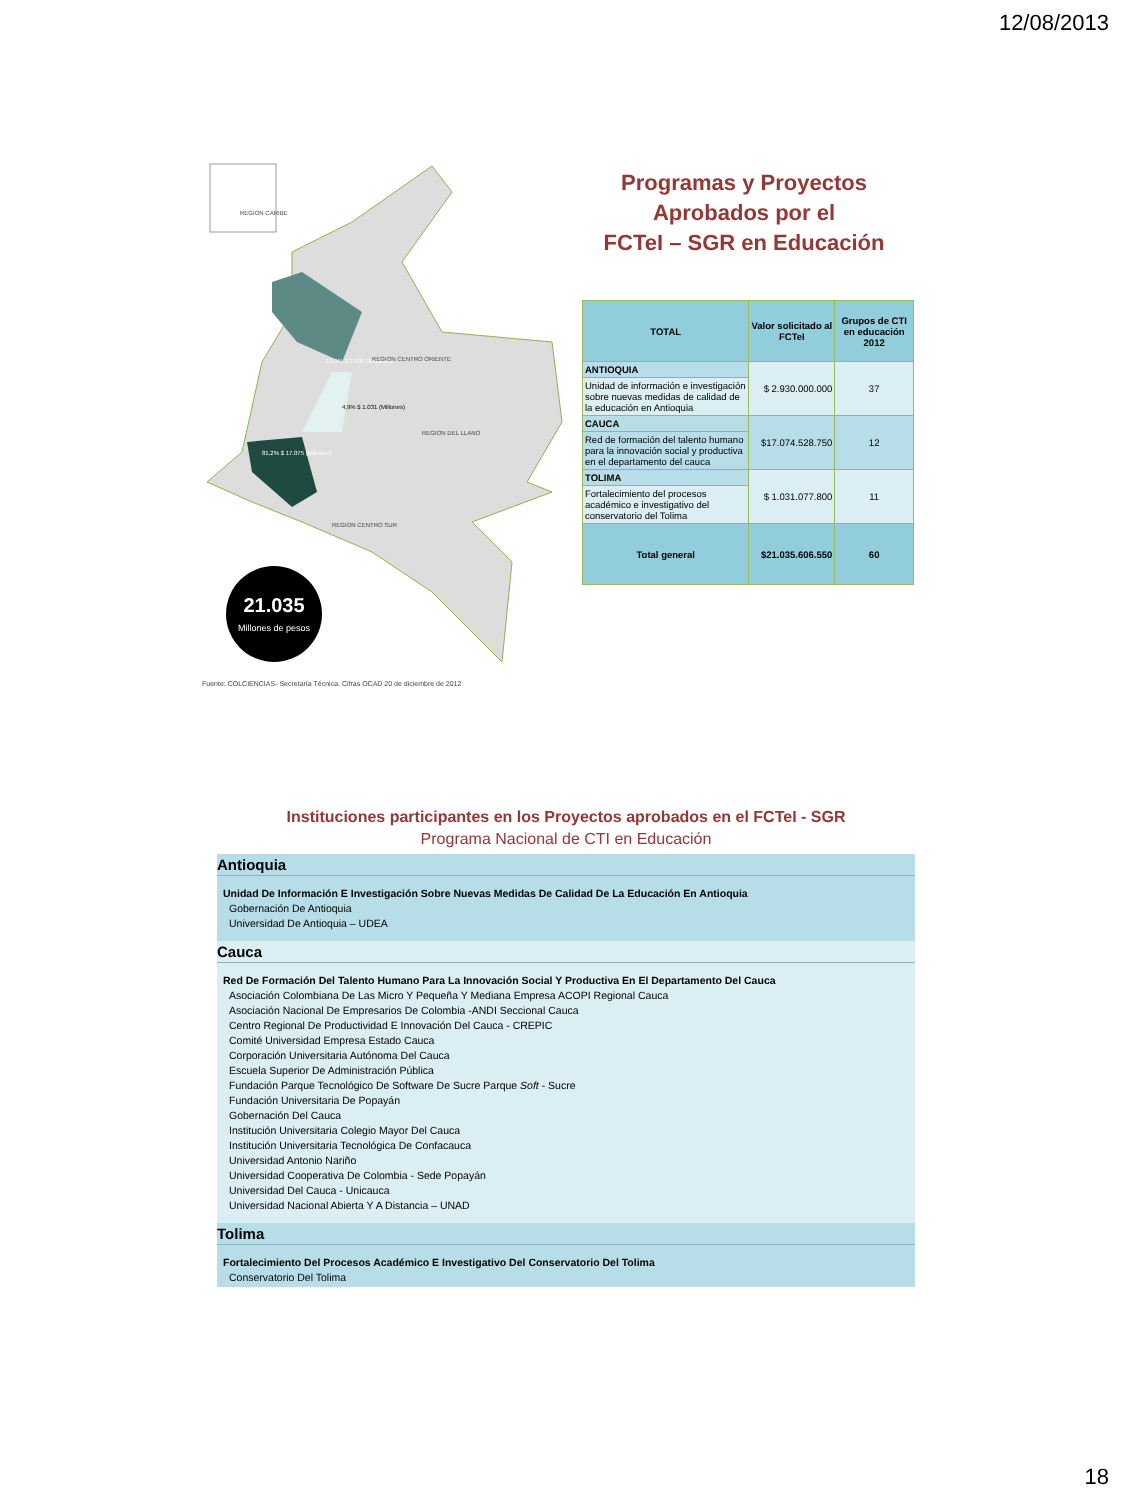12/08/2013
REGION CARIBE
13,9% $ 2.930 (Millones)
4,9% $ 1.031 (Millones)
81,2% $ 17.075 (Millones)
REGION DEL LLANO
REGION CENTRO SUR
REGION CENTRO ORIENTE
21.035
Millones de pesos
Fuente: COLCIENCIAS- Secretaría Técnica. Cifras OCAD 20 de diciembre de 2012
Programas y Proyectos Aprobados por el
FCTeI – SGR en Educación
| TOTAL | Valor solicitado al FCTeI | Grupos de CTI en educación 2012 |
| --- | --- | --- |
| ANTIOQUIA | $ 2.930.000.000 | 37 |
| Unidad de información e investigación sobre nuevas medidas de calidad de la educación en Antioquia | | |
| CAUCA | $17.074.528.750 | 12 |
| Red de formación del talento humano para la innovación social y productiva en el departamento del cauca | | |
| TOLIMA | $ 1.031.077.800 | 11 |
| Fortalecimiento del procesos académico e investigativo del conservatorio del Tolima | | |
| Total general | $21.035.606.550 | 60 |
Instituciones participantes en los Proyectos aprobados en el FCTeI - SGR
Programa Nacional de CTI en Educación
Antioquia
Unidad De Información E Investigación Sobre Nuevas Medidas De Calidad De La Educación En Antioquia
Gobernación De Antioquia
Universidad De Antioquia – UDEA
Cauca
Red De Formación Del Talento Humano Para La Innovación Social Y Productiva En El Departamento Del Cauca
Asociación Colombiana De Las Micro Y Pequeña Y Mediana Empresa ACOPI Regional Cauca
Asociación Nacional De Empresarios De Colombia -ANDI Seccional Cauca
Centro Regional De Productividad E Innovación Del Cauca - CREPIC
Comité Universidad Empresa Estado Cauca
Corporación Universitaria Autónoma Del Cauca
Escuela Superior De Administración Pública
Fundación Parque Tecnológico De Software De Sucre Parque Soft - Sucre
Fundación Universitaria De Popayán
Gobernación Del Cauca
Institución Universitaria Colegio Mayor Del Cauca
Institución Universitaria Tecnológica De Confacauca
Universidad Antonio Nariño
Universidad Cooperativa De Colombia - Sede Popayán
Universidad Del Cauca - Unicauca
Universidad Nacional Abierta Y A Distancia – UNAD
Tolima
Fortalecimiento Del Procesos Académico E Investigativo Del Conservatorio Del Tolima
Conservatorio Del Tolima
18